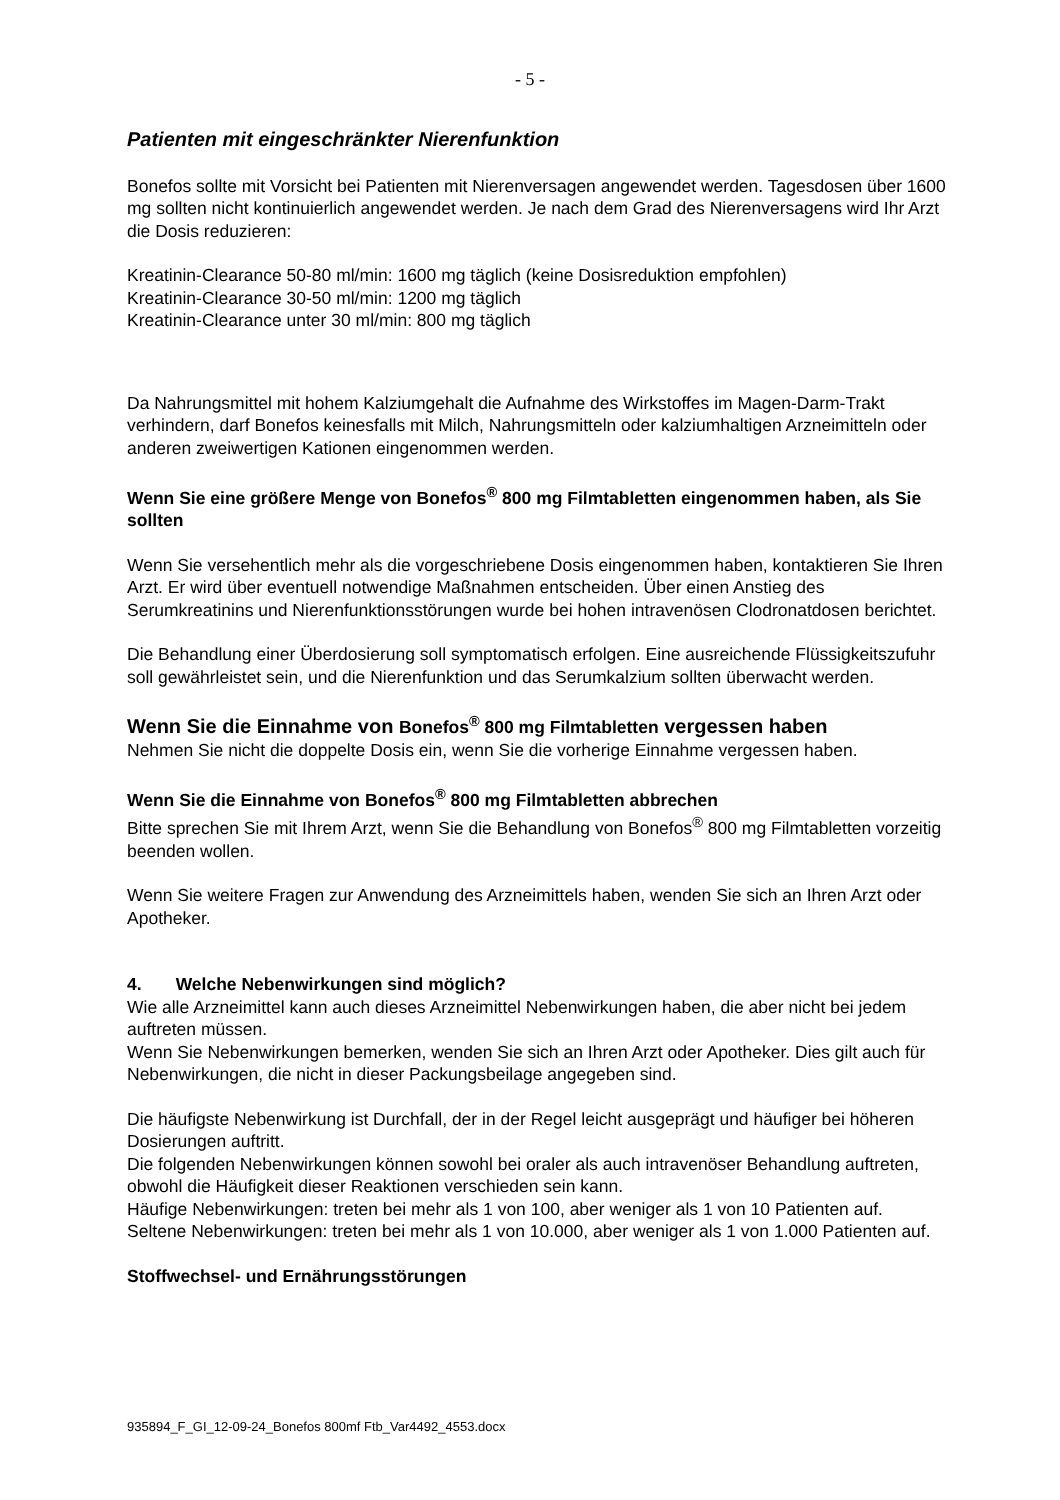- 5 -
Patienten mit eingeschränkter Nierenfunktion
Bonefos sollte mit Vorsicht bei Patienten mit Nierenversagen angewendet werden. Tagesdosen über 1600 mg sollten nicht kontinuierlich angewendet werden. Je nach dem Grad des Nierenversagens wird Ihr Arzt die Dosis reduzieren:
Kreatinin-Clearance 50-80 ml/min: 1600 mg täglich (keine Dosisreduktion empfohlen)
Kreatinin-Clearance 30-50 ml/min: 1200 mg täglich
Kreatinin-Clearance unter 30 ml/min: 800 mg täglich
Da Nahrungsmittel mit hohem Kalziumgehalt die Aufnahme des Wirkstoffes im Magen-Darm-Trakt verhindern, darf Bonefos keinesfalls mit Milch, Nahrungsmitteln oder kalziumhaltigen Arzneimitteln oder anderen zweiwertigen Kationen eingenommen werden.
Wenn Sie eine größere Menge von Bonefos<sup>®</sup> 800 mg Filmtabletten eingenommen haben, als Sie sollten
Wenn Sie versehentlich mehr als die vorgeschriebene Dosis eingenommen haben, kontaktieren Sie Ihren Arzt. Er wird über eventuell notwendige Maßnahmen entscheiden. Über einen Anstieg des Serumkreatinins und Nierenfunktionsstörungen wurde bei hohen intravenösen Clodronatdosen berichtet.
Die Behandlung einer Überdosierung soll symptomatisch erfolgen. Eine ausreichende Flüssigkeitszufuhr soll gewährleistet sein, und die Nierenfunktion und das Serumkalzium sollten überwacht werden.
Wenn Sie die Einnahme von Bonefos<sup>®</sup> 800 mg Filmtabletten vergessen haben
Nehmen Sie nicht die doppelte Dosis ein, wenn Sie die vorherige Einnahme vergessen haben.
Wenn Sie die Einnahme von Bonefos<sup>®</sup> 800 mg Filmtabletten abbrechen
Bitte sprechen Sie mit Ihrem Arzt, wenn Sie die Behandlung von Bonefos<sup>®</sup> 800 mg Filmtabletten vorzeitig beenden wollen.
Wenn Sie weitere Fragen zur Anwendung des Arzneimittels haben, wenden Sie sich an Ihren Arzt oder Apotheker.
4. Welche Nebenwirkungen sind möglich?
Wie alle Arzneimittel kann auch dieses Arzneimittel Nebenwirkungen haben, die aber nicht bei jedem auftreten müssen.
Wenn Sie Nebenwirkungen bemerken, wenden Sie sich an Ihren Arzt oder Apotheker. Dies gilt auch für Nebenwirkungen, die nicht in dieser Packungsbeilage angegeben sind.
Die häufigste Nebenwirkung ist Durchfall, der in der Regel leicht ausgeprägt und häufiger bei höheren Dosierungen auftritt.
Die folgenden Nebenwirkungen können sowohl bei oraler als auch intravenöser Behandlung auftreten, obwohl die Häufigkeit dieser Reaktionen verschieden sein kann.
Häufige Nebenwirkungen: treten bei mehr als 1 von 100, aber weniger als 1 von 10 Patienten auf.
Seltene Nebenwirkungen: treten bei mehr als 1 von 10.000, aber weniger als 1 von 1.000 Patienten auf.
Stoffwechsel- und Ernährungsstörungen
935894_F_GI_12-09-24_Bonefos 800mf Ftb_Var4492_4553.docx